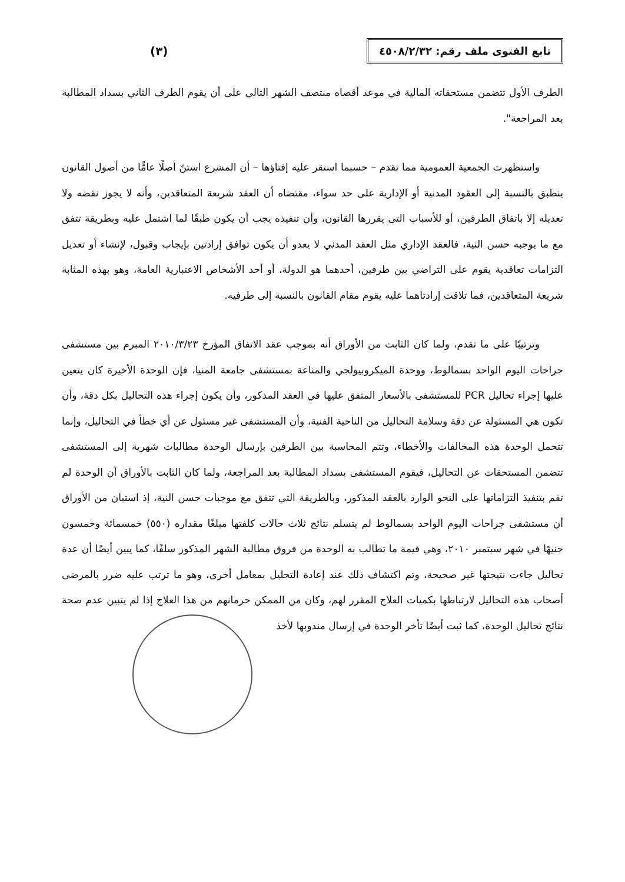تابع الفتوى ملف رقم: ٤٥٠٨/٢/٣٢
(٣)
الطرف الأول تتضمن مستحقاته المالية في موعد أقصاه منتصف الشهر التالي على أن يقوم الطرف الثاني بسداد المطالبة بعد المراجعة".
واستظهرت الجمعية العمومية مما تقدم – حسبما استقر عليه إفتاؤها – أن المشرع استنّ أصلًا عامًّا من أصول القانون ينطبق بالنسبة إلى العقود المدنية أو الإدارية على حد سواء، مقتضاه أن العقد شريعة المتعاقدين، وأنه لا يجوز نقضه ولا تعديله إلا باتفاق الطرفين، أو للأسباب التى يقررها القانون، وأن تنفيذه يجب أن يكون طبقًا لما اشتمل عليه وبطريقة تتفق مع ما يوجبه حسن النية، فالعقد الإداري مثل العقد المدني لا يعدو أن يكون توافق إرادتين بإيجاب وقبول، لإنشاء أو تعديل التزامات تعاقدية يقوم على التراضي بين طرفين، أحدهما هو الدولة، أو أحد الأشخاص الاعتبارية العامة، وهو بهذه المثابة شريعة المتعاقدين، فما تلاقت إرادتاهما عليه يقوم مقام القانون بالنسبة إلى طرفيه.
وترتيبًا على ما تقدم، ولما كان الثابت من الأوراق أنه بموجب عقد الاتفاق المؤرخ ٢٠١٠/٣/٢٣ المبرم بين مستشفى جراحات اليوم الواحد بسمالوط، ووحدة الميكروبيولجي والمناعة بمستشفى جامعة المنيا، فإن الوحدة الأخيرة كان يتعين عليها إجراء تحاليل PCR للمستشفى بالأسعار المتفق عليها في العقد المذكور، وأن يكون إجراء هذه التحاليل بكل دقة، وأن تكون هي المسئولة عن دقة وسلامة التحاليل من الناحية الفنية، وأن المستشفى غير مسئول عن أي خطأ في التحاليل، وإنما تتحمل الوحدة هذه المخالفات والأخطاء، وتتم المحاسبة بين الطرفين بإرسال الوحدة مطالبات شهرية إلى المستشفى تتضمن المستحقات عن التحاليل، فيقوم المستشفى بسداد المطالبة بعد المراجعة، ولما كان الثابت بالأوراق أن الوحدة لم تقم بتنفيذ التزاماتها على النحو الوارد بالعقد المذكور، وبالطريقة التي تتفق مع موجبات حسن النية، إذ استبان من الأوراق أن مستشفى جراحات اليوم الواحد بسمالوط لم يتسلم نتائج ثلاث حالات كلفتها مبلغًا مقداره (٥٥٠) خمسمائة وخمسون جنيهًا في شهر سبتمبر ٢٠١٠، وهي قيمة ما تطالب به الوحدة من فروق مطالبة الشهر المذكور سلفًا، كما يبين أيضًا أن عدة تحاليل جاءت نتيجتها غير صحيحة، وتم اكتشاف ذلك عند إعادة التحليل بمعامل أخرى، وهو ما ترتب عليه ضرر بالمرضى أصحاب هذه التحاليل لارتباطها بكميات العلاج المقرر لهم، وكان من الممكن حرمانهم من هذا العلاج إذا لم يتبين عدم صحة نتائج تحاليل الوحدة، كما ثبت أيضًا تأخر الوحدة في إرسال مندوبها لأخذ